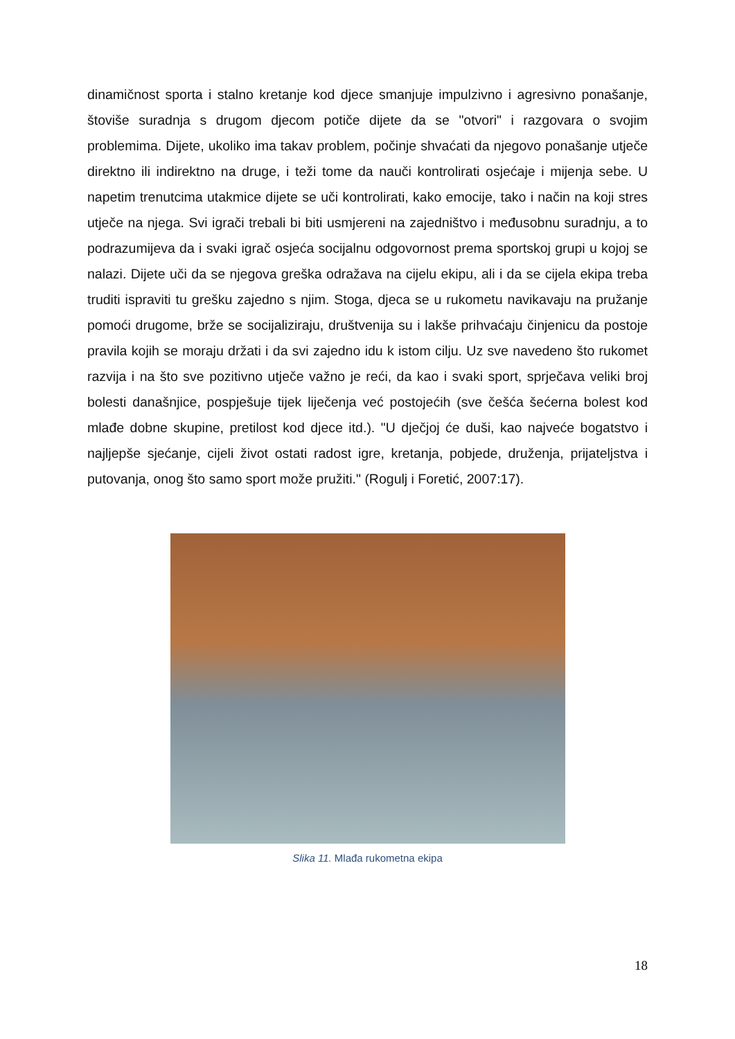dinamičnost sporta i stalno kretanje kod djece smanjuje impulzivno i agresivno ponašanje, štoviše suradnja s drugom djecom potiče dijete da se "otvori" i razgovara o svojim problemima. Dijete, ukoliko ima takav problem, počinje shvaćati da njegovo ponašanje utječe direktno ili indirektno na druge, i teži tome da nauči kontrolirati osjećaje i mijenja sebe. U napetim trenutcima utakmice dijete se uči kontrolirati, kako emocije, tako i način na koji stres utječe na njega. Svi igrači trebali bi biti usmjereni na zajedništvo i međusobnu suradnju, a to podrazumijeva da i svaki igrač osjeća socijalnu odgovornost prema sportskoj grupi u kojoj se nalazi. Dijete uči da se njegova greška odražava na cijelu ekipu, ali i da se cijela ekipa treba truditi ispraviti tu grešku zajedno s njim. Stoga, djeca se u rukometu navikavaju na pružanje pomoći drugome, brže se socijaliziraju, društvenija su i lakše prihvaćaju činjenicu da postoje pravila kojih se moraju držati i da svi zajedno idu k istom cilju. Uz sve navedeno što rukomet razvija i na što sve pozitivno utječe važno je reći, da kao i svaki sport, sprječava veliki broj bolesti današnjice, pospješuje tijek liječenja već postojećih (sve češća šećerna bolest kod mlađe dobne skupine, pretilost kod djece itd.). "U dječjoj će duši, kao najveće bogatstvo i najljepše sjećanje, cijeli život ostati radost igre, kretanja, pobjede, druženja, prijateljstva i putovanja, onog što samo sport može pružiti." (Rogulj i Foretić, 2007:17).
Slika 11. Mlađa rukometna ekipa
18